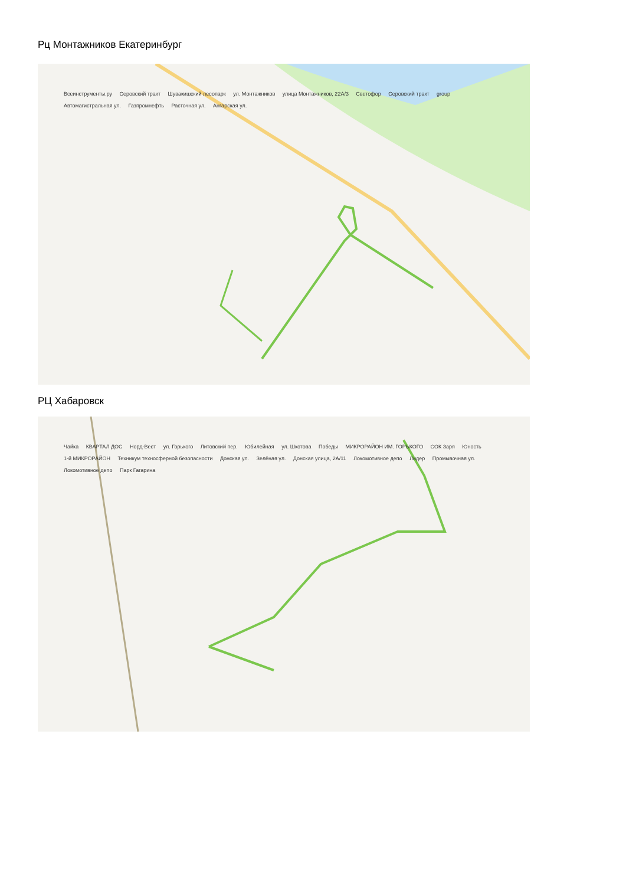Рц Монтажников Екатеринбург
Всеинструменты.ру Серовский тракт Шувакишский лесопарк ул. Монтажников улица Монтажников, 22А/3 Светофор Серовский тракт group Автомагистральная ул. Газпромнефть Расточная ул. Ангарская ул.
РЦ Хабаровск
Чайка КВАРТАЛ ДОС Норд-Вест ул. Горького Литовский пер. Юбилейная ул. Шкотова Победы МИКРОРАЙОН ИМ. ГОРЬКОГО СОК Заря Юность 1-й МИКРОРАЙОН Техникум техносферной безопасности Донская ул. Зелёная ул. Донская улица, 2А/11 Локомотивное депо Лидер Промывочная ул. Локомотивное депо Парк Гагарина